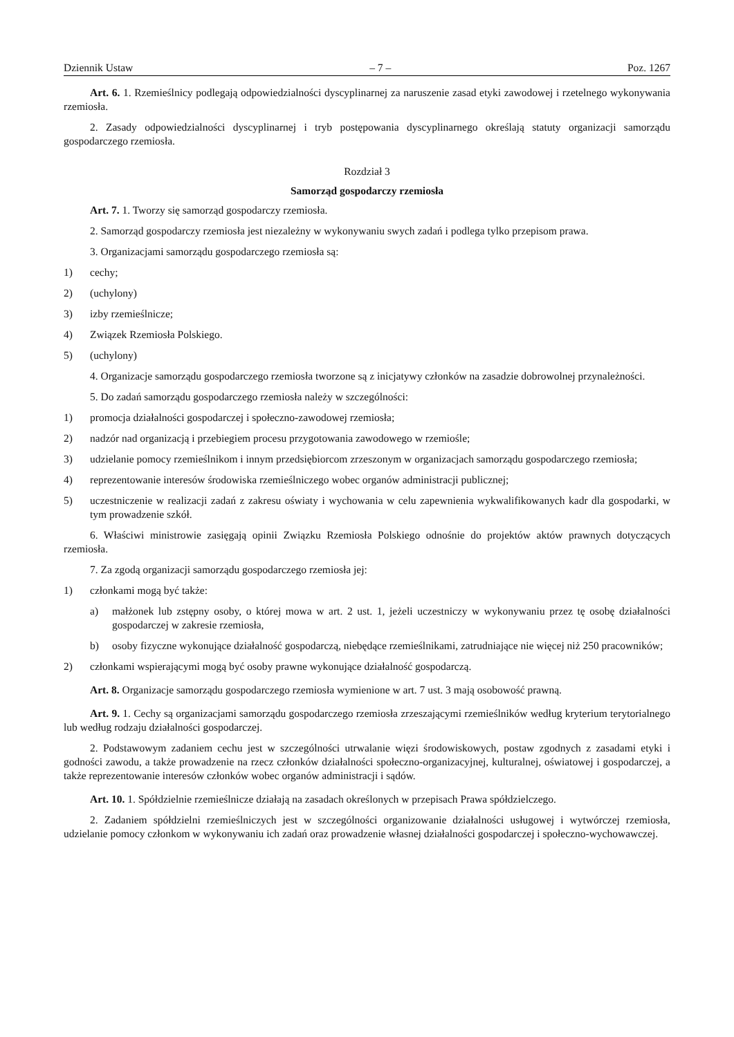Dziennik Ustaw – 7 – Poz. 1267
Art. 6. 1. Rzemieślnicy podlegają odpowiedzialności dyscyplinarnej za naruszenie zasad etyki zawodowej i rzetelnego wykonywania rzemiosła.
2. Zasady odpowiedzialności dyscyplinarnej i tryb postępowania dyscyplinarnego określają statuty organizacji samorządu gospodarczego rzemiosła.
Rozdział 3
Samorząd gospodarczy rzemiosła
Art. 7. 1. Tworzy się samorząd gospodarczy rzemiosła.
2. Samorząd gospodarczy rzemiosła jest niezależny w wykonywaniu swych zadań i podlega tylko przepisom prawa.
3. Organizacjami samorządu gospodarczego rzemiosła są:
1) cechy;
2) (uchylony)
3) izby rzemieślnicze;
4) Związek Rzemiosła Polskiego.
5) (uchylony)
4. Organizacje samorządu gospodarczego rzemiosła tworzone są z inicjatywy członków na zasadzie dobrowolnej przynależności.
5. Do zadań samorządu gospodarczego rzemiosła należy w szczególności:
1) promocja działalności gospodarczej i społeczno-zawodowej rzemiosła;
2) nadzór nad organizacją i przebiegiem procesu przygotowania zawodowego w rzemiośle;
3) udzielanie pomocy rzemieślnikom i innym przedsiębiorcom zrzeszonym w organizacjach samorządu gospodarczego rzemiosła;
4) reprezentowanie interesów środowiska rzemieślniczego wobec organów administracji publicznej;
5) uczestniczenie w realizacji zadań z zakresu oświaty i wychowania w celu zapewnienia wykwalifikowanych kadr dla gospodarki, w tym prowadzenie szkół.
6. Właściwi ministrowie zasięgają opinii Związku Rzemiosła Polskiego odnośnie do projektów aktów prawnych dotyczących rzemiosła.
7. Za zgodą organizacji samorządu gospodarczego rzemiosła jej:
1) członkami mogą być także:
a) małżonek lub zstępny osoby, o której mowa w art. 2 ust. 1, jeżeli uczestniczy w wykonywaniu przez tę osobę działalności gospodarczej w zakresie rzemiosła,
b) osoby fizyczne wykonujące działalność gospodarczą, niebędące rzemieślnikami, zatrudniające nie więcej niż 250 pracowników;
2) członkami wspierającymi mogą być osoby prawne wykonujące działalność gospodarczą.
Art. 8. Organizacje samorządu gospodarczego rzemiosła wymienione w art. 7 ust. 3 mają osobowość prawną.
Art. 9. 1. Cechy są organizacjami samorządu gospodarczego rzemiosła zrzeszającymi rzemieślników według kryterium terytorialnego lub według rodzaju działalności gospodarczej.
2. Podstawowym zadaniem cechu jest w szczególności utrwalanie więzi środowiskowych, postaw zgodnych z zasadami etyki i godności zawodu, a także prowadzenie na rzecz członków działalności społeczno-organizacyjnej, kulturalnej, oświatowej i gospodarczej, a także reprezentowanie interesów członków wobec organów administracji i sądów.
Art. 10. 1. Spółdzielnie rzemieślnicze działają na zasadach określonych w przepisach Prawa spółdzielczego.
2. Zadaniem spółdzielni rzemieślniczych jest w szczególności organizowanie działalności usługowej i wytwórczej rzemiosła, udzielanie pomocy członkom w wykonywaniu ich zadań oraz prowadzenie własnej działalności gospodarczej i społeczno-wychowawczej.